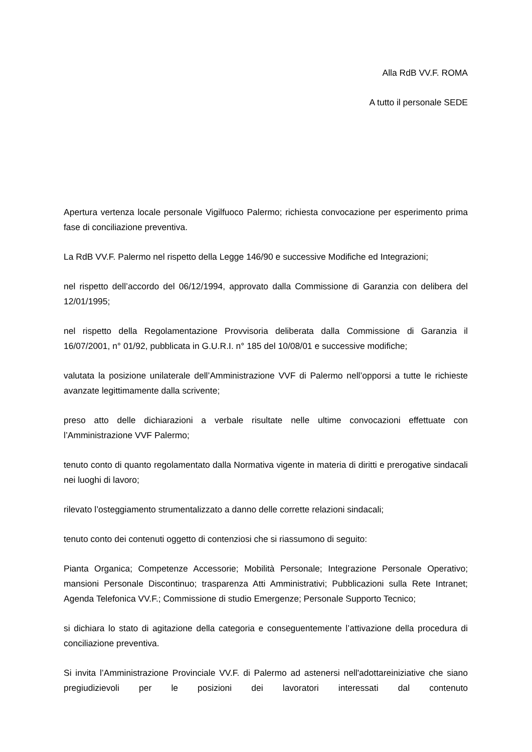Alla RdB VV.F. ROMA
A tutto il personale SEDE
Apertura vertenza locale personale Vigilfuoco Palermo; richiesta convocazione per esperimento prima fase di conciliazione preventiva.
La RdB VV.F. Palermo nel rispetto della Legge 146/90 e successive Modifiche ed Integrazioni;
nel rispetto dell’accordo del 06/12/1994, approvato dalla Commissione di Garanzia con delibera del 12/01/1995;
nel rispetto della Regolamentazione Provvisoria deliberata dalla Commissione di Garanzia il 16/07/2001, n° 01/92, pubblicata in G.U.R.I. n° 185 del 10/08/01 e successive modifiche;
valutata la posizione unilaterale dell’Amministrazione VVF di Palermo nell’opporsi a tutte le richieste avanzate legittimamente dalla scrivente;
preso atto delle dichiarazioni a verbale risultate nelle ultime convocazioni effettuate con l’Amministrazione VVF Palermo;
tenuto conto di quanto regolamentato dalla Normativa vigente in materia di diritti e prerogative sindacali nei luoghi di lavoro;
rilevato l’osteggiamento strumentalizzato a danno delle corrette relazioni sindacali;
tenuto conto dei contenuti oggetto di contenziosi che si riassumono di seguito:
Pianta Organica; Competenze Accessorie; Mobilità Personale; Integrazione Personale Operativo; mansioni Personale Discontinuo; trasparenza Atti Amministrativi; Pubblicazioni sulla Rete Intranet; Agenda Telefonica VV.F.; Commissione di studio Emergenze; Personale Supporto Tecnico;
si dichiara lo stato di agitazione della categoria e conseguentemente l’attivazione della procedura di conciliazione preventiva.
Si invita l’Amministrazione Provinciale VV.F. di Palermo ad astenersi nell'adottareiniziative che siano pregiudizievoli per le posizioni dei lavoratori interessati dal contenuto